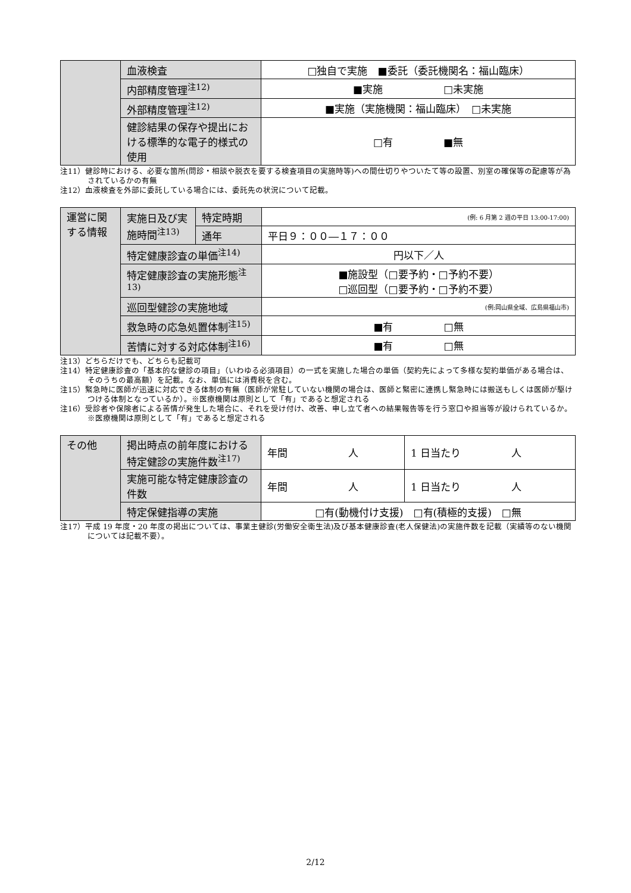| | 血液検査 | □独自で実施 ■委託（委託機関名：福山臨床） |
| | 内部精度管理<sup>注12)</sup> | ■実施 □未実施 |
| | 外部精度管理<sup>注12)</sup> | ■実施（実施機関：福山臨床） □未実施 |
| | 健診結果の保存や提出における標準的な電子的様式の使用 | □有 ■無 |
注11）健診時における、必要な箇所(問診・相談や脱衣を要する検査項目の実施時等)への間仕切りやついたて等の設置、別室の確保等の配慮等が為されているかの有無
注12）血液検査を外部に委託している場合には、委託先の状況について記載。
| 運営に関する情報 | 実施日及び実施時間<sup>注13)</sup> | 特定時期 | (例: 6 月第 2 週の平日 13:00-17:00) |
| | | 通年 | 平日９：００―１７：００ |
| | 特定健康診査の単価<sup>注14)</sup> | | 円以下／人 |
| | 特定健康診査の実施形態<sup>注13)</sup> | | ■施設型（□要予約・□予約不要） □巡回型（□要予約・□予約不要） |
| | 巡回型健診の実施地域 | | (例:岡山県全域、広島県福山市) |
| | 救急時の応急処置体制<sup>注15)</sup> | | ■有 □無 |
| | 苦情に対する対応体制<sup>注16)</sup> | | ■有 □無 |
注13）どちらだけでも、どちらも記載可
注14）特定健康診査の「基本的な健診の項目」（いわゆる必須項目）の一式を実施した場合の単価（契約先によって多様な契約単価がある場合は、そのうちの最高額）を記載。なお、単価には消費税を含む。
注15）緊急時に医師が迅速に対応できる体制の有無（医師が常駐していない機関の場合は、医師と緊密に連携し緊急時には搬送もしくは医師が駆けつける体制となっているか）。※医療機関は原則として「有」であると想定される
注16）受診者や保険者による苦情が発生した場合に、それを受け付け、改善、申し立て者への結果報告等を行う窓口や担当等が設けられているか。※医療機関は原則として「有」であると想定される
| その他 | 掲出時点の前年度における特定健診の実施件数<sup>注17)</sup> | 年間 人 | 1 日当たり 人 |
| | 実施可能な特定健康診査の件数 | 年間 人 | 1 日当たり 人 |
| | 特定保健指導の実施 | □有(動機付け支援) □有(積極的支援) □無 | |
注17）平成 19 年度・20 年度の掲出については、事業主健診(労働安全衛生法)及び基本健康診査(老人保健法)の実施件数を記載（実績等のない機関については記載不要）。
2/12